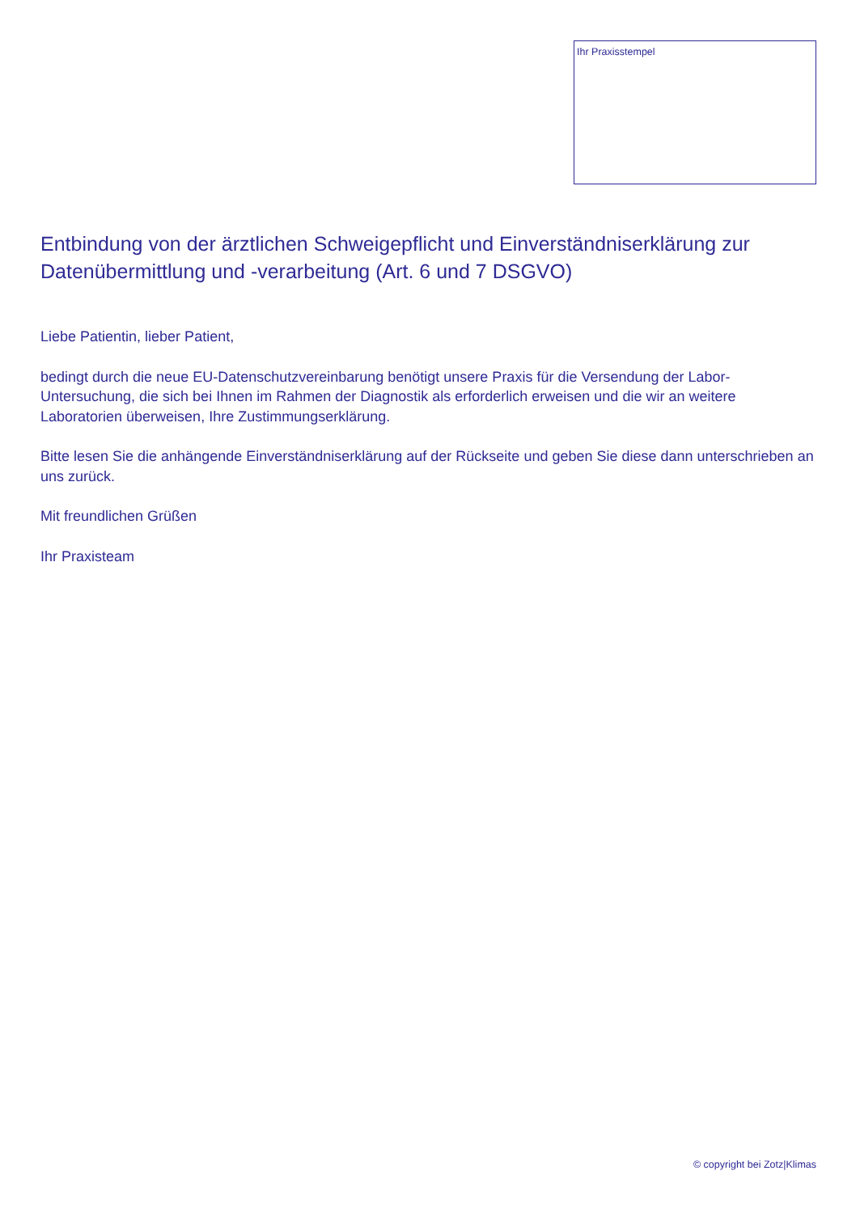Ihr Praxisstempel
Entbindung von der ärztlichen Schweigepflicht und Einverständniserklärung zur Datenübermittlung und -verarbeitung (Art. 6 und 7 DSGVO)
Liebe Patientin, lieber Patient,
bedingt durch die neue EU-Datenschutzvereinbarung benötigt unsere Praxis für die Versendung der Labor-Untersuchung, die sich bei Ihnen im Rahmen der Diagnostik als erforderlich erweisen und die wir an weitere Laboratorien überweisen, Ihre Zustimmungserklärung.
Bitte lesen Sie die anhängende Einverständniserklärung auf der Rückseite und geben Sie diese dann unterschrieben an uns zurück.
Mit freundlichen Grüßen
Ihr Praxisteam
© copyright bei Zotz|Klimas